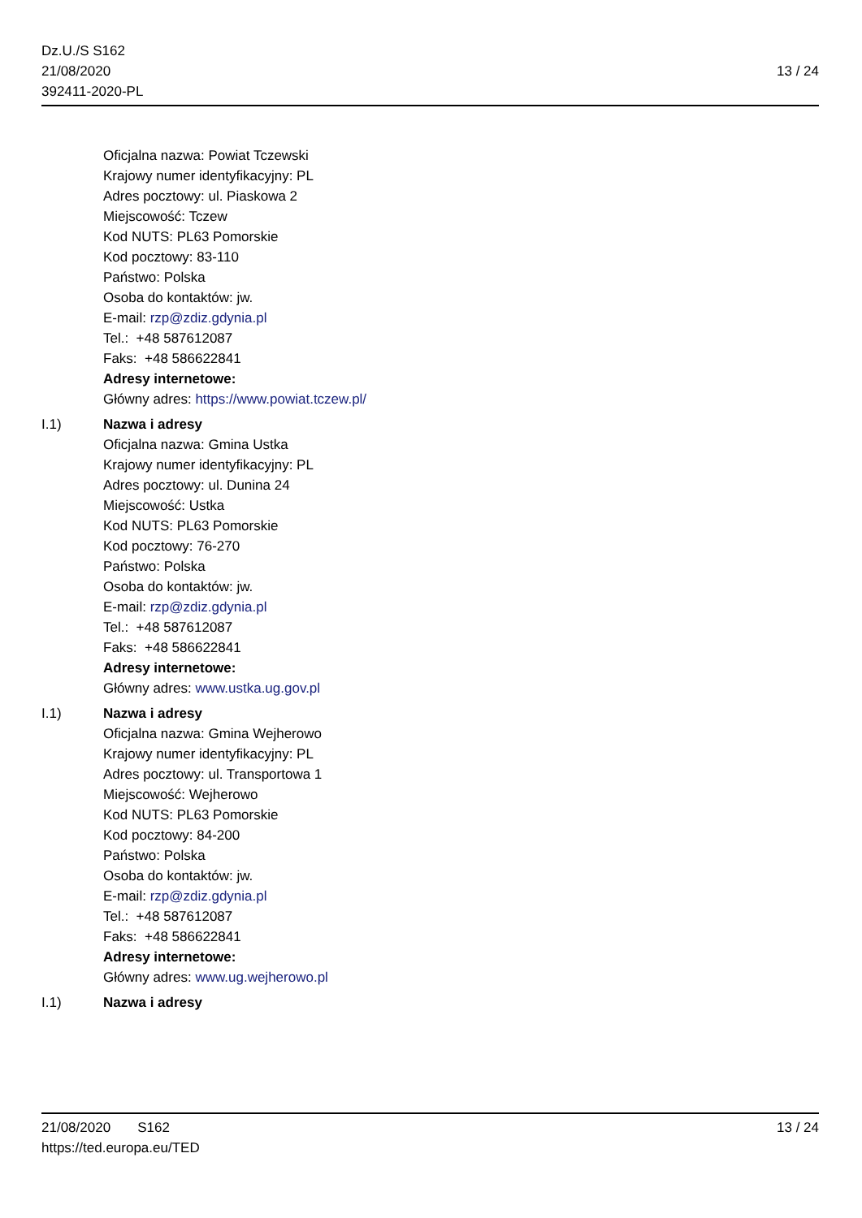Dz.U./S S162
21/08/2020
392411-2020-PL
13 / 24
Oficjalna nazwa: Powiat Tczewski
Krajowy numer identyfikacyjny: PL
Adres pocztowy: ul. Piaskowa 2
Miejscowość: Tczew
Kod NUTS: PL63 Pomorskie
Kod pocztowy: 83-110
Państwo: Polska
Osoba do kontaktów: jw.
E-mail: rzp@zdiz.gdynia.pl
Tel.: +48 587612087
Faks: +48 586622841
Adresy internetowe:
Główny adres: https://www.powiat.tczew.pl/
I.1) Nazwa i adresy
Oficjalna nazwa: Gmina Ustka
Krajowy numer identyfikacyjny: PL
Adres pocztowy: ul. Dunina 24
Miejscowość: Ustka
Kod NUTS: PL63 Pomorskie
Kod pocztowy: 76-270
Państwo: Polska
Osoba do kontaktów: jw.
E-mail: rzp@zdiz.gdynia.pl
Tel.: +48 587612087
Faks: +48 586622841
Adresy internetowe:
Główny adres: www.ustka.ug.gov.pl
I.1) Nazwa i adresy
Oficjalna nazwa: Gmina Wejherowo
Krajowy numer identyfikacyjny: PL
Adres pocztowy: ul. Transportowa 1
Miejscowość: Wejherowo
Kod NUTS: PL63 Pomorskie
Kod pocztowy: 84-200
Państwo: Polska
Osoba do kontaktów: jw.
E-mail: rzp@zdiz.gdynia.pl
Tel.: +48 587612087
Faks: +48 586622841
Adresy internetowe:
Główny adres: www.ug.wejherowo.pl
I.1) Nazwa i adresy
21/08/2020 S162
https://ted.europa.eu/TED
13 / 24